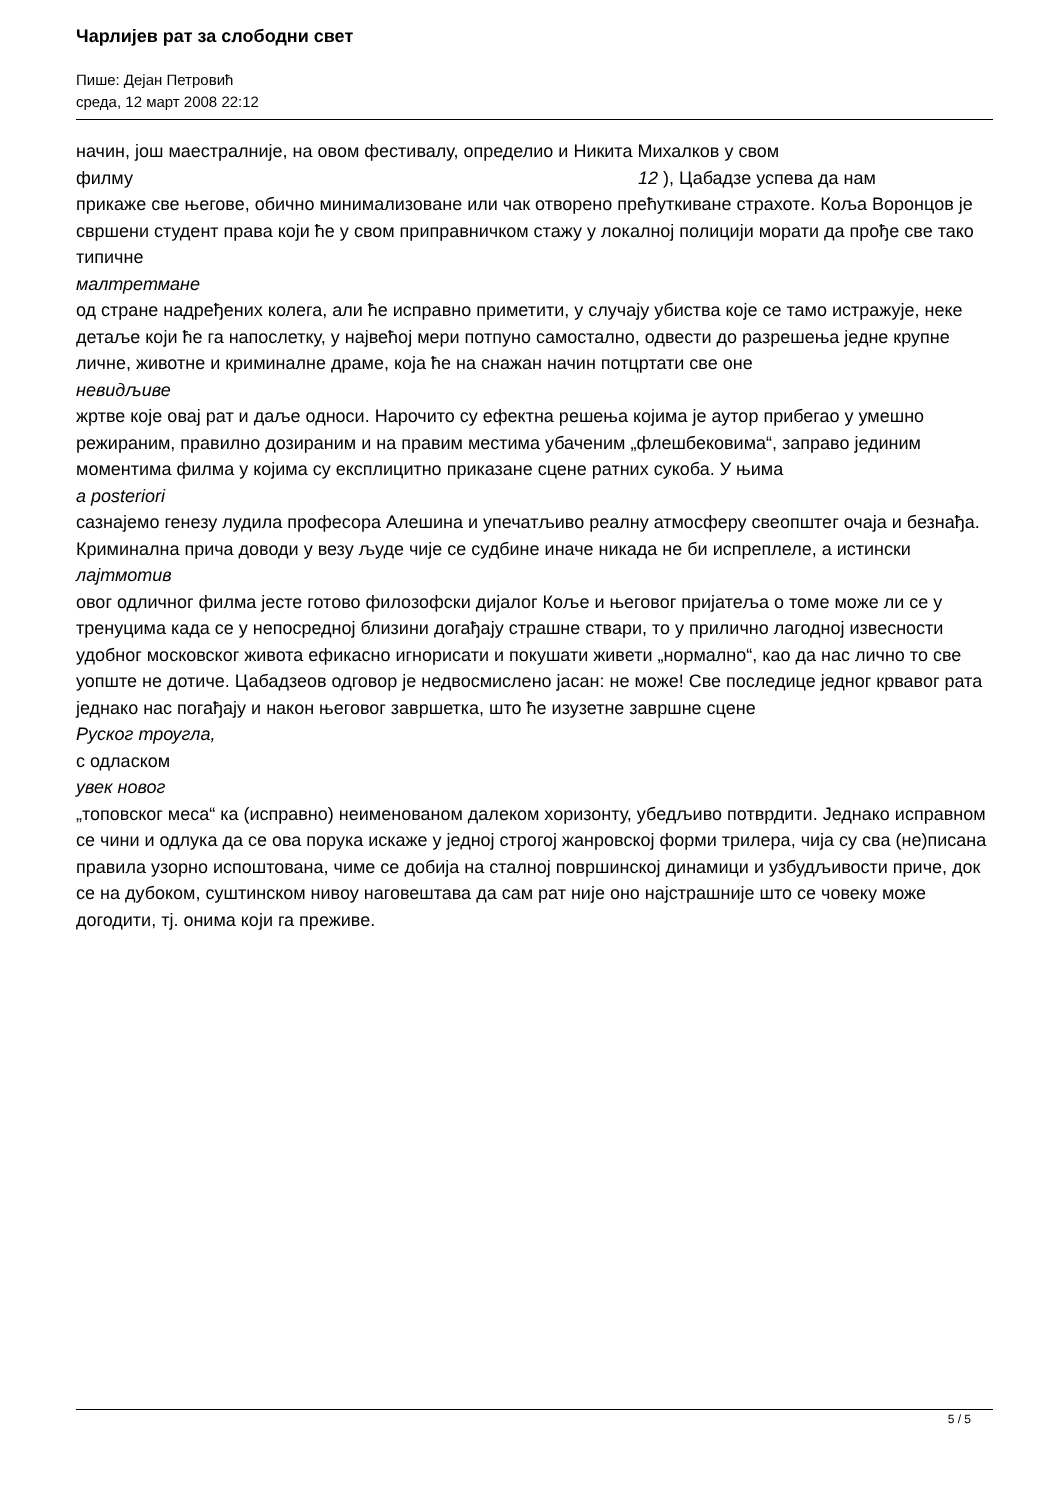Чарлијев рат за слободни свет
Пише: Дејан Петровић
среда, 12 март 2008 22:12
начин, још маестралније, на овом фестивалу, определио и Никита Михалков у свом
филму 12 ), Цабадзе успева да нам
прикаже све његове, обично минимализоване или чак отворено прећуткиване страхоте. Коља Воронцов је свршени студент права који ће у свом приправничком стажу у локалној полицији морати да прође све тако типичне
малтретмане
од стране надређених колега, али ће исправно приметити, у случају убиства које се тамо истражује, неке детаље који ће га напослетку, у највећој мери потпуно самостално, одвести до разрешења једне крупне личне, животне и криминалне драме, која ће на снажан начин потцртати све оне
невидљиве
жртве које овај рат и даље односи. Нарочито су ефектна решења којима је аутор прибегао у умешно режираним, правилно дозираним и на правим местима убаченим „флешбековима“, заправо јединим моментима филма у којима су експлицитно приказане сцене ратних сукоба. У њима
a posteriori
сазнајемо генезу лудила професора Алешина и упечатљиво реалну атмосферу свеопштег очаја и безнађа. Криминална прича доводи у везу људе чије се судбине иначе никада не би испреплеле, а истински
лајтмотив
овог одличног филма јесте готово филозофски дијалог Коље и његовог пријатеља о томе може ли се у тренуцима када се у непосредној близини догађају страшне ствари, то у прилично лагодној извесности удобног московског живота ефикасно игнорисати и покушати живети „нормално“, као да нас лично то све уопште не дотиче. Цабадзеов одговор је недвосмислено јасан: не може! Све последице једног крвавог рата једнако нас погађају и након његовог завршетка, што ће изузетне завршне сцене
Руског троугла,
с одласком
увек новог
„топовског меса“ ка (исправно) неименованом далеком хоризонту, убедљиво потврдити. Једнако исправном се чини и одлука да се ова порука искаже у једној строгој жанровској форми трилера, чија су сва (не)писана правила узорно испоштована, чиме се добија на сталној површинској динамици и узбудљивости приче, док се на дубоком, суштинском нивоу наговештава да сам рат није оно најстрашније што се човеку може догодити, тј. онима који га преживе.
5 / 5